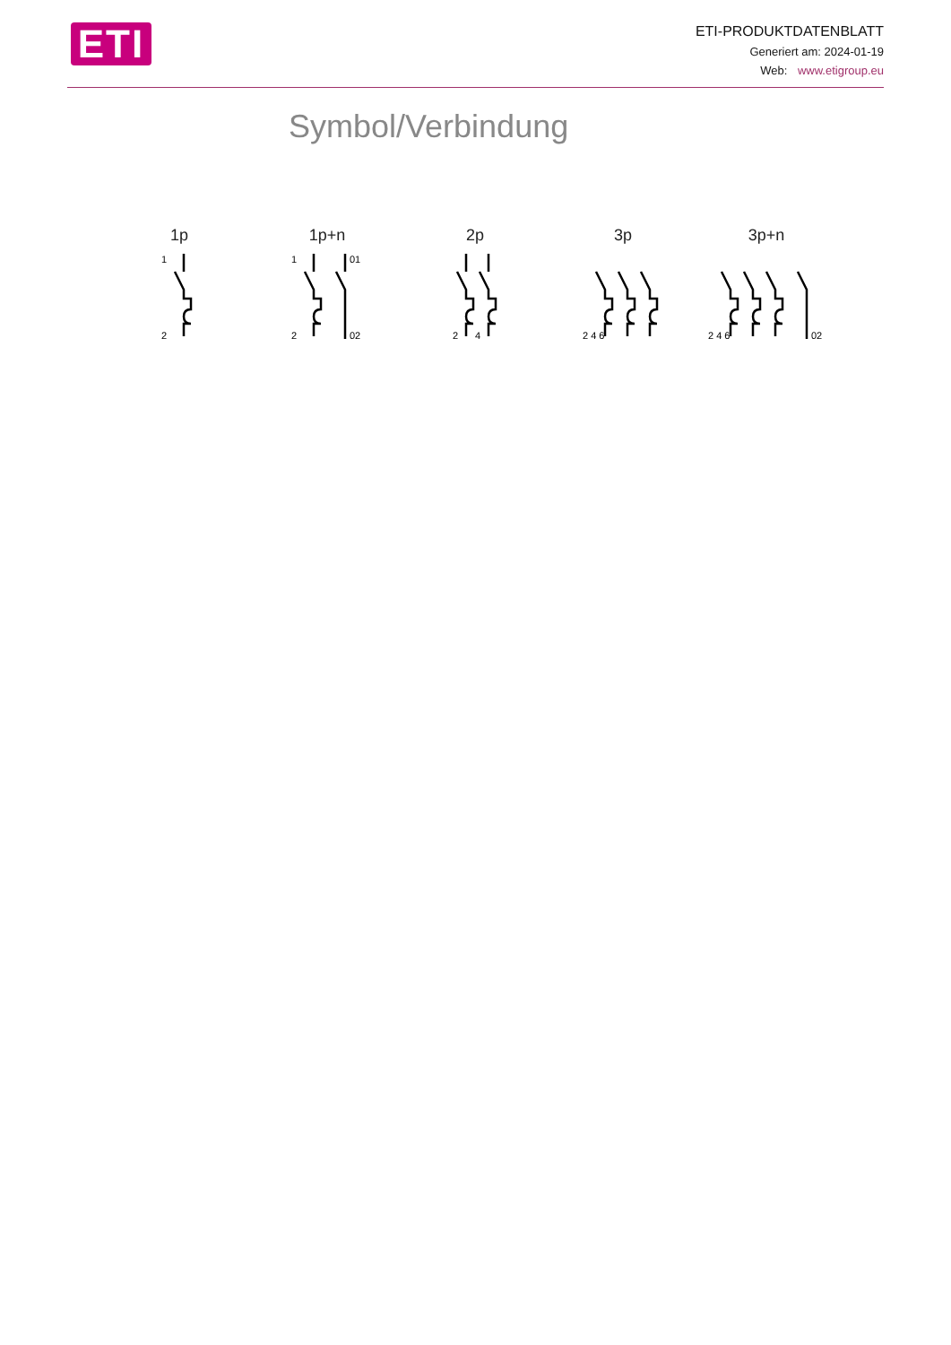ETI
ETI-PRODUKTDATENBLATT
Generiert am: 2024-01-19
Web: www.etigroup.eu
Symbol/Verbindung
1p
1
2
1p+n
1
01
2
02
2p
2
4
3p
2 4 6
3p+n
2 4 6
02